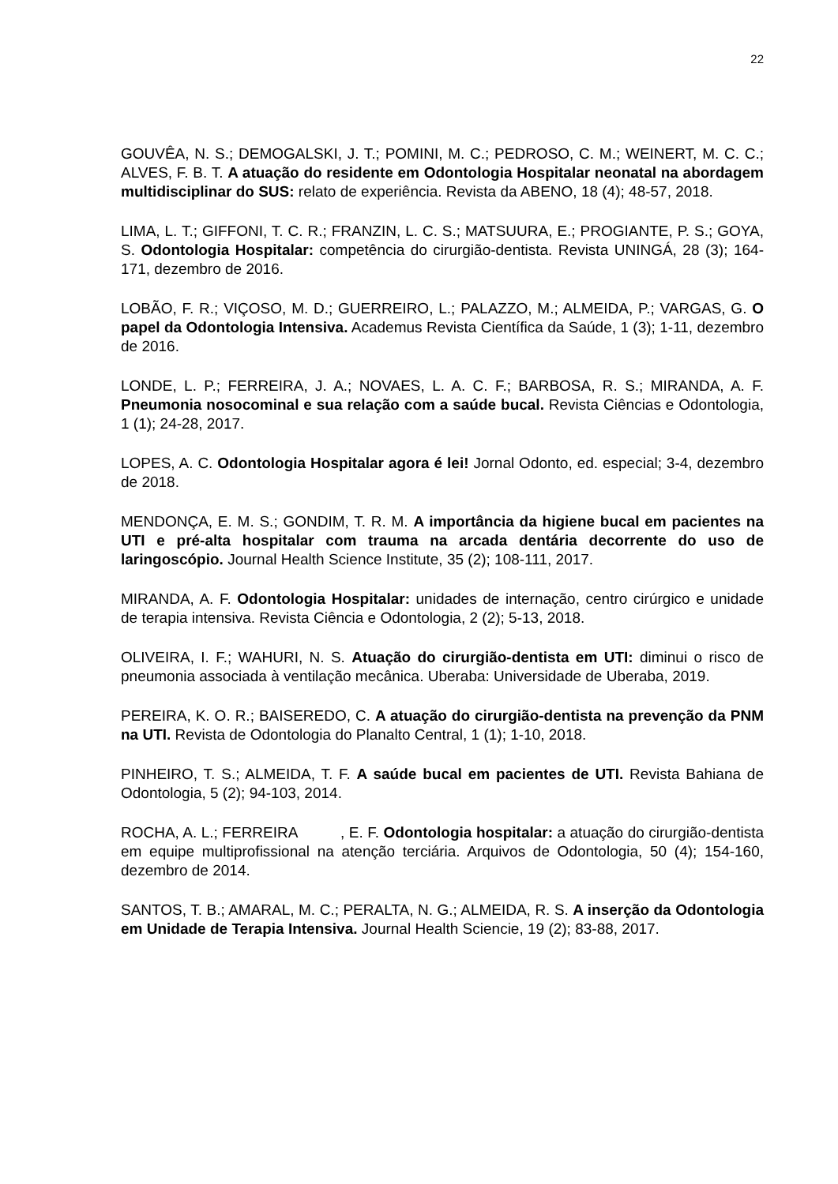22
GOUVÊA, N. S.; DEMOGALSKI, J. T.; POMINI, M. C.; PEDROSO, C. M.; WEINERT, M. C. C.; ALVES, F. B. T. A atuação do residente em Odontologia Hospitalar neonatal na abordagem multidisciplinar do SUS: relato de experiência. Revista da ABENO, 18 (4); 48-57, 2018.
LIMA, L. T.; GIFFONI, T. C. R.; FRANZIN, L. C. S.; MATSUURA, E.; PROGIANTE, P. S.; GOYA, S. Odontologia Hospitalar: competência do cirurgião-dentista. Revista UNINGÁ, 28 (3); 164-171, dezembro de 2016.
LOBÃO, F. R.; VIÇOSO, M. D.; GUERREIRO, L.; PALAZZO, M.; ALMEIDA, P.; VARGAS, G. O papel da Odontologia Intensiva. Academus Revista Científica da Saúde, 1 (3); 1-11, dezembro de 2016.
LONDE, L. P.; FERREIRA, J. A.; NOVAES, L. A. C. F.; BARBOSA, R. S.; MIRANDA, A. F. Pneumonia nosocominal e sua relação com a saúde bucal. Revista Ciências e Odontologia, 1 (1); 24-28, 2017.
LOPES, A. C. Odontologia Hospitalar agora é lei! Jornal Odonto, ed. especial; 3-4, dezembro de 2018.
MENDONÇA, E. M. S.; GONDIM, T. R. M. A importância da higiene bucal em pacientes na UTI e pré-alta hospitalar com trauma na arcada dentária decorrente do uso de laringoscópio. Journal Health Science Institute, 35 (2); 108-111, 2017.
MIRANDA, A. F. Odontologia Hospitalar: unidades de internação, centro cirúrgico e unidade de terapia intensiva. Revista Ciência e Odontologia, 2 (2); 5-13, 2018.
OLIVEIRA, I. F.; WAHURI, N. S. Atuação do cirurgião-dentista em UTI: diminui o risco de pneumonia associada à ventilação mecânica. Uberaba: Universidade de Uberaba, 2019.
PEREIRA, K. O. R.; BAISEREDO, C. A atuação do cirurgião-dentista na prevenção da PNM na UTI. Revista de Odontologia do Planalto Central, 1 (1); 1-10, 2018.
PINHEIRO, T. S.; ALMEIDA, T. F. A saúde bucal em pacientes de UTI. Revista Bahiana de Odontologia, 5 (2); 94-103, 2014.
ROCHA, A. L.; FERREIRA , E. F. Odontologia hospitalar: a atuação do cirurgião-dentista em equipe multiprofissional na atenção terciária. Arquivos de Odontologia, 50 (4); 154-160, dezembro de 2014.
SANTOS, T. B.; AMARAL, M. C.; PERALTA, N. G.; ALMEIDA, R. S. A inserção da Odontologia em Unidade de Terapia Intensiva. Journal Health Sciencie, 19 (2); 83-88, 2017.